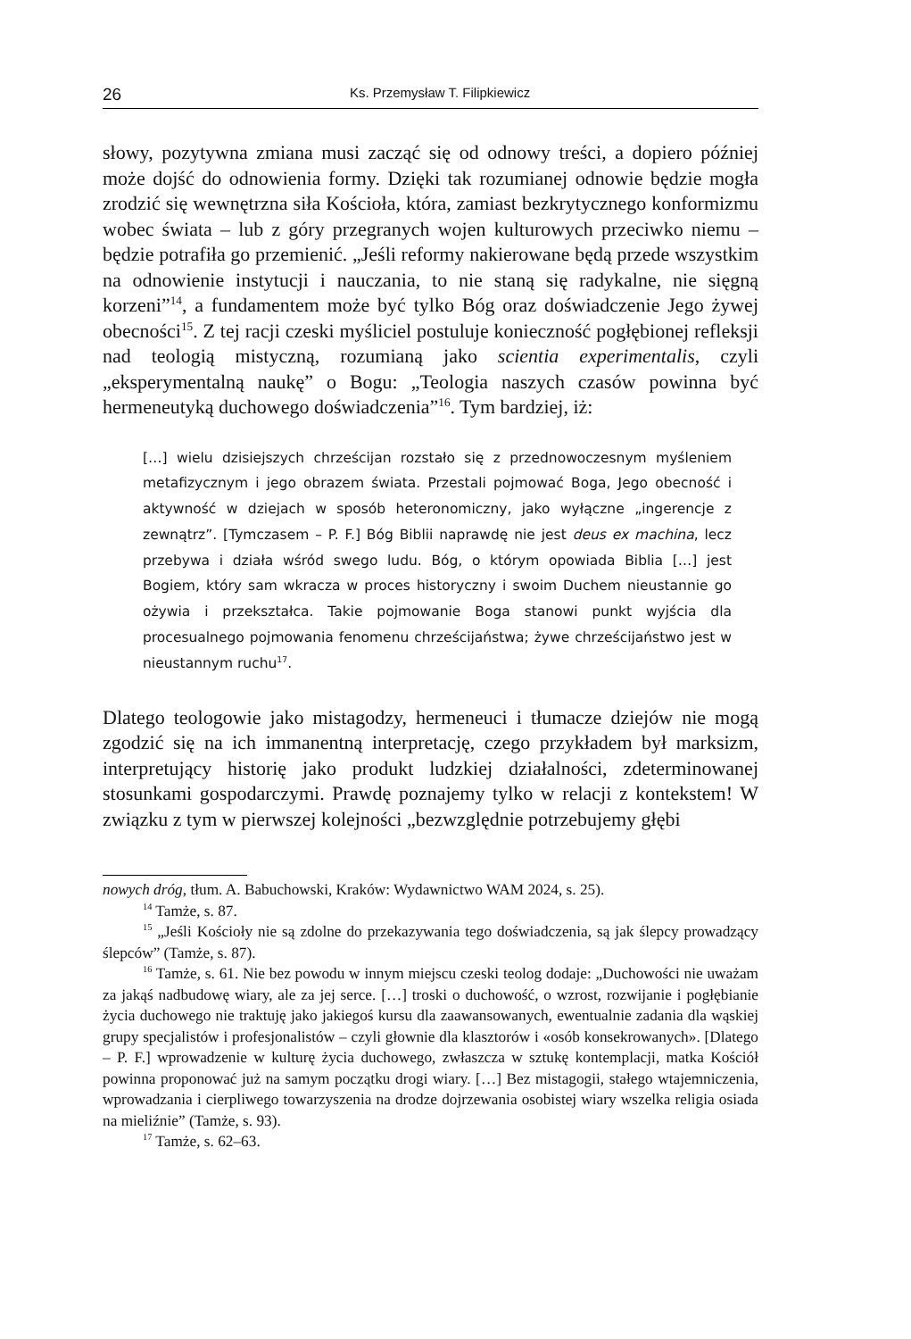26 Ks. Przemysław T. Filipkiewicz
słowy, pozytywna zmiana musi zacząć się od odnowy treści, a dopiero później może dojść do odnowienia formy. Dzięki tak rozumianej odnowie będzie mogła zrodzić się wewnętrzna siła Kościoła, która, zamiast bezkrytycznego konformizmu wobec świata – lub z góry przegranych wojen kulturowych przeciwko niemu – będzie potrafiła go przemienić. „Jeśli reformy nakierowane będą przede wszystkim na odnowienie instytucji i nauczania, to nie staną się radykalne, nie sięgną korzeni”<sup>14</sup>, a fundamentem może być tylko Bóg oraz doświadczenie Jego żywej obecności<sup>15</sup>. Z tej racji czeski myśliciel postuluje konieczność pogłębionej refleksji nad teologią mistyczną, rozumianą jako scientia experimentalis, czyli „eksperymentalną naukę” o Bogu: „Teologia naszych czasów powinna być hermeneutyką duchowego doświadczenia”<sup>16</sup>. Tym bardziej, iż:
[…] wielu dzisiejszych chrześcijan rozstało się z przednowoczesnym myśleniem metafizycznym i jego obrazem świata. Przestali pojmować Boga, Jego obecność i aktywność w dziejach w sposób heteronomiczny, jako wyłączne „ingerencje z zewnątrz”. [Tymczasem – P. F.] Bóg Biblii naprawdę nie jest deus ex machina, lecz przebywa i działa wśród swego ludu. Bóg, o którym opowiada Biblia […] jest Bogiem, który sam wkracza w proces historyczny i swoim Duchem nieustannie go ożywia i przekształca. Takie pojmowanie Boga stanowi punkt wyjścia dla procesualnego pojmowania fenomenu chrześcijaństwa; żywe chrześcijaństwo jest w nieustannym ruchu<sup>17</sup>.
Dlatego teologowie jako mistagodzy, hermeneuci i tłumacze dziejów nie mogą zgodzić się na ich immanentną interpretację, czego przykładem był marksizm, interpretujący historię jako produkt ludzkiej działalności, zdeterminowanej stosunkami gospodarczymi. Prawdę poznajemy tylko w relacji z kontekstem! W związku z tym w pierwszej kolejności „bezwzględnie potrzebujemy głębi
nowych dróg, tłum. A. Babuchowski, Kraków: Wydawnictwo WAM 2024, s. 25).
<sup>14</sup> Tamże, s. 87.
<sup>15</sup> „Jeśli Kościoły nie są zdolne do przekazywania tego doświadczenia, są jak ślepcy prowadzący ślepców” (Tamże, s. 87).
<sup>16</sup> Tamże, s. 61. Nie bez powodu w innym miejscu czeski teolog dodaje: „Duchowości nie uważam za jakąś nadbudowę wiary, ale za jej serce. […] troski o duchowość, o wzrost, rozwijanie i pogłębianie życia duchowego nie traktuję jako jakiegoś kursu dla zaawansowanych, ewentualnie zadania dla wąskiej grupy specjalistów i profesjonalistów – czyli głownie dla klasztorów i «osób konsekrowanych». [Dlatego – P. F.] wprowadzenie w kulturę życia duchowego, zwłaszcza w sztukę kontemplacji, matka Kościół powinna proponować już na samym początku drogi wiary. […] Bez mistagogii, stałego wtajemniczenia, wprowadzania i cierpliwego towarzyszenia na drodze dojrzewania osobistej wiary wszelka religia osiada na mieliźnie” (Tamże, s. 93).
<sup>17</sup> Tamże, s. 62–63.